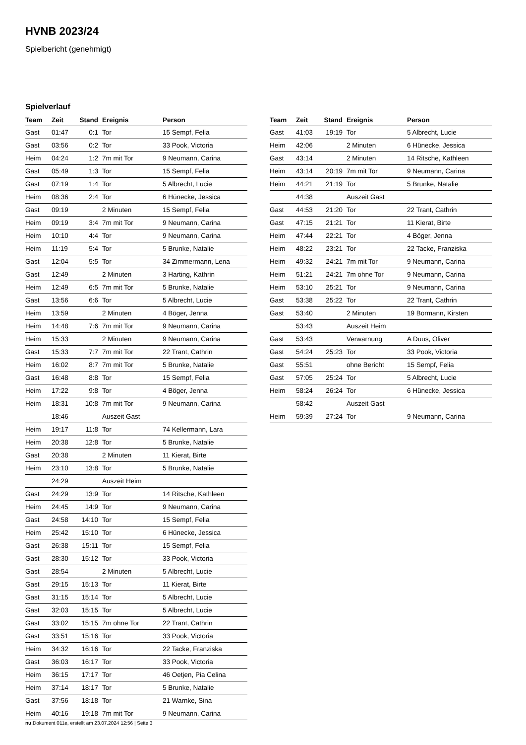HVNB 2023/24
Spielbericht (genehmigt)
Spielverlauf
| Team | Zeit | Stand | Ereignis | Person |
| --- | --- | --- | --- | --- |
| Gast | 01:47 | 0:1 | Tor | 15 Sempf, Felia |
| Gast | 03:56 | 0:2 | Tor | 33 Pook, Victoria |
| Heim | 04:24 | 1:2 | 7m mit Tor | 9 Neumann, Carina |
| Gast | 05:49 | 1:3 | Tor | 15 Sempf, Felia |
| Gast | 07:19 | 1:4 | Tor | 5 Albrecht, Lucie |
| Heim | 08:36 | 2:4 | Tor | 6 Hünecke, Jessica |
| Gast | 09:19 | | 2 Minuten | 15 Sempf, Felia |
| Heim | 09:19 | 3:4 | 7m mit Tor | 9 Neumann, Carina |
| Heim | 10:10 | 4:4 | Tor | 9 Neumann, Carina |
| Heim | 11:19 | 5:4 | Tor | 5 Brunke, Natalie |
| Gast | 12:04 | 5:5 | Tor | 34 Zimmermann, Lena |
| Gast | 12:49 | | 2 Minuten | 3 Harting, Kathrin |
| Heim | 12:49 | 6:5 | 7m mit Tor | 5 Brunke, Natalie |
| Gast | 13:56 | 6:6 | Tor | 5 Albrecht, Lucie |
| Heim | 13:59 | | 2 Minuten | 4 Böger, Jenna |
| Heim | 14:48 | 7:6 | 7m mit Tor | 9 Neumann, Carina |
| Heim | 15:33 | | 2 Minuten | 9 Neumann, Carina |
| Gast | 15:33 | 7:7 | 7m mit Tor | 22 Trant, Cathrin |
| Heim | 16:02 | 8:7 | 7m mit Tor | 5 Brunke, Natalie |
| Gast | 16:48 | 8:8 | Tor | 15 Sempf, Felia |
| Heim | 17:22 | 9:8 | Tor | 4 Böger, Jenna |
| Heim | 18:31 | 10:8 | 7m mit Tor | 9 Neumann, Carina |
| | 18:46 | | Auszeit Gast | |
| Heim | 19:17 | 11:8 | Tor | 74 Kellermann, Lara |
| Heim | 20:38 | 12:8 | Tor | 5 Brunke, Natalie |
| Gast | 20:38 | | 2 Minuten | 11 Kierat, Birte |
| Heim | 23:10 | 13:8 | Tor | 5 Brunke, Natalie |
| | 24:29 | | Auszeit Heim | |
| Gast | 24:29 | 13:9 | Tor | 14 Ritsche, Kathleen |
| Heim | 24:45 | 14:9 | Tor | 9 Neumann, Carina |
| Gast | 24:58 | 14:10 | Tor | 15 Sempf, Felia |
| Heim | 25:42 | 15:10 | Tor | 6 Hünecke, Jessica |
| Gast | 26:38 | 15:11 | Tor | 15 Sempf, Felia |
| Gast | 28:30 | 15:12 | Tor | 33 Pook, Victoria |
| Gast | 28:54 | | 2 Minuten | 5 Albrecht, Lucie |
| Gast | 29:15 | 15:13 | Tor | 11 Kierat, Birte |
| Gast | 31:15 | 15:14 | Tor | 5 Albrecht, Lucie |
| Gast | 32:03 | 15:15 | Tor | 5 Albrecht, Lucie |
| Gast | 33:02 | 15:15 | 7m ohne Tor | 22 Trant, Cathrin |
| Gast | 33:51 | 15:16 | Tor | 33 Pook, Victoria |
| Heim | 34:32 | 16:16 | Tor | 22 Tacke, Franziska |
| Gast | 36:03 | 16:17 | Tor | 33 Pook, Victoria |
| Heim | 36:15 | 17:17 | Tor | 46 Oetjen, Pia Celina |
| Heim | 37:14 | 18:17 | Tor | 5 Brunke, Natalie |
| Gast | 37:56 | 18:18 | Tor | 21 Warnke, Sina |
| Heim | 40:16 | 19:18 | 7m mit Tor | 9 Neumann, Carina |
| Team | Zeit | Stand | Ereignis | Person |
| --- | --- | --- | --- | --- |
| Gast | 41:03 | 19:19 | Tor | 5 Albrecht, Lucie |
| Heim | 42:06 | | 2 Minuten | 6 Hünecke, Jessica |
| Gast | 43:14 | | 2 Minuten | 14 Ritsche, Kathleen |
| Heim | 43:14 | 20:19 | 7m mit Tor | 9 Neumann, Carina |
| Heim | 44:21 | 21:19 | Tor | 5 Brunke, Natalie |
| | 44:38 | | Auszeit Gast | |
| Gast | 44:53 | 21:20 | Tor | 22 Trant, Cathrin |
| Gast | 47:15 | 21:21 | Tor | 11 Kierat, Birte |
| Heim | 47:44 | 22:21 | Tor | 4 Böger, Jenna |
| Heim | 48:22 | 23:21 | Tor | 22 Tacke, Franziska |
| Heim | 49:32 | 24:21 | 7m mit Tor | 9 Neumann, Carina |
| Heim | 51:21 | 24:21 | 7m ohne Tor | 9 Neumann, Carina |
| Heim | 53:10 | 25:21 | Tor | 9 Neumann, Carina |
| Gast | 53:38 | 25:22 | Tor | 22 Trant, Cathrin |
| Gast | 53:40 | | 2 Minuten | 19 Bormann, Kirsten |
| | 53:43 | | Auszeit Heim | |
| Gast | 53:43 | | Verwarnung | A Duus, Oliver |
| Gast | 54:24 | 25:23 | Tor | 33 Pook, Victoria |
| Gast | 55:51 | | ohne Bericht | 15 Sempf, Felia |
| Gast | 57:05 | 25:24 | Tor | 5 Albrecht, Lucie |
| Heim | 58:24 | 26:24 | Tor | 6 Hünecke, Jessica |
| | 58:42 | | Auszeit Gast | |
| Heim | 59:39 | 27:24 | Tor | 9 Neumann, Carina |
nu.Dokument 011e, erstellt am 23.07.2024 12:56 | Seite 3